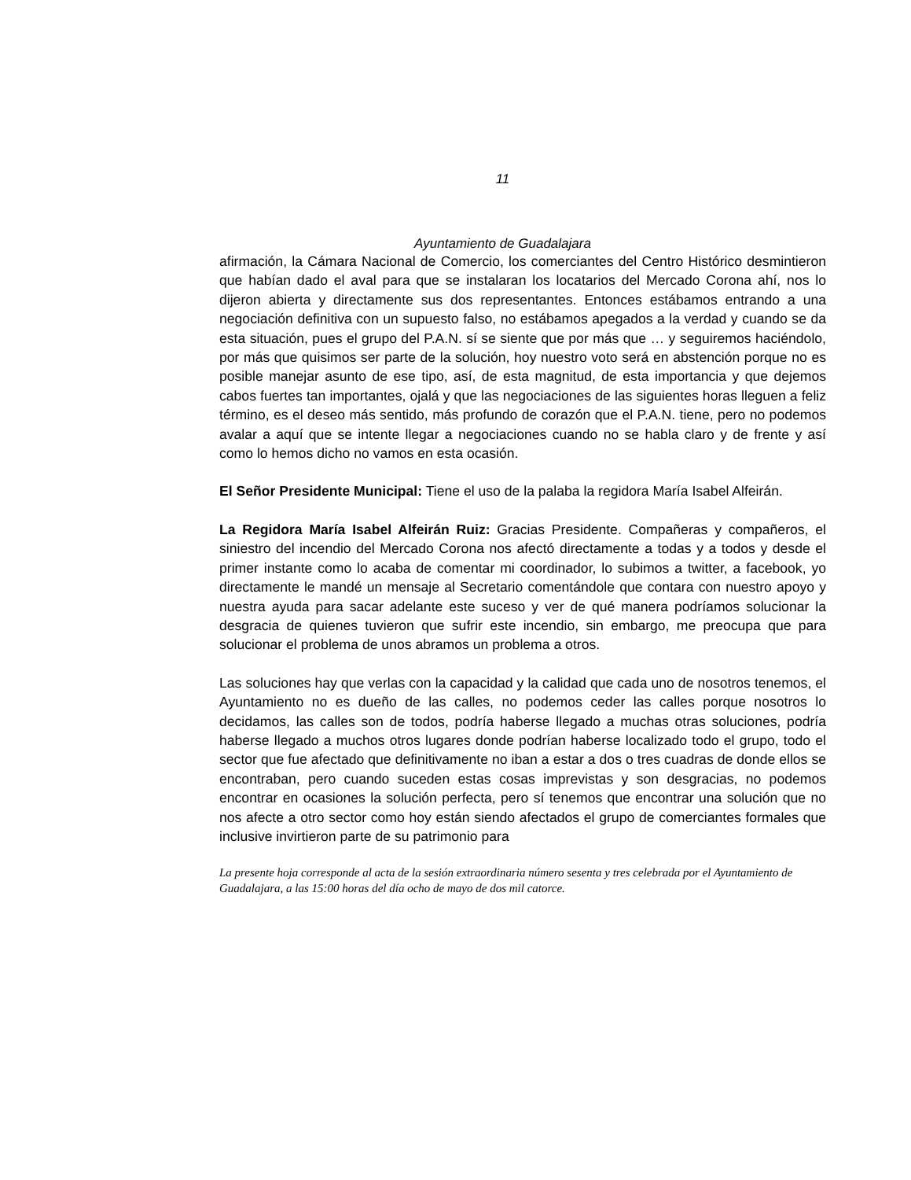11
Ayuntamiento de Guadalajara
afirmación, la Cámara Nacional de Comercio, los comerciantes del Centro Histórico desmintieron que habían dado el aval para que se instalaran los locatarios del Mercado Corona ahí, nos lo dijeron abierta y directamente sus dos representantes. Entonces estábamos entrando a una negociación definitiva con un supuesto falso, no estábamos apegados a la verdad y cuando se da esta situación, pues el grupo del P.A.N. sí se siente que por más que … y seguiremos haciéndolo, por más que quisimos ser parte de la solución, hoy nuestro voto será en abstención porque no es posible manejar asunto de ese tipo, así, de esta magnitud, de esta importancia y que dejemos cabos fuertes tan importantes, ojalá y que las negociaciones de las siguientes horas lleguen a feliz término, es el deseo más sentido, más profundo de corazón que el P.A.N. tiene, pero no podemos avalar a aquí que se intente llegar a negociaciones cuando no se habla claro y de frente y así como lo hemos dicho no vamos en esta ocasión.
El Señor Presidente Municipal: Tiene el uso de la palaba la regidora María Isabel Alfeirán.
La Regidora María Isabel Alfeirán Ruiz: Gracias Presidente. Compañeras y compañeros, el siniestro del incendio del Mercado Corona nos afectó directamente a todas y a todos y desde el primer instante como lo acaba de comentar mi coordinador, lo subimos a twitter, a facebook, yo directamente le mandé un mensaje al Secretario comentándole que contara con nuestro apoyo y nuestra ayuda para sacar adelante este suceso y ver de qué manera podríamos solucionar la desgracia de quienes tuvieron que sufrir este incendio, sin embargo, me preocupa que para solucionar el problema de unos abramos un problema a otros.
Las soluciones hay que verlas con la capacidad y la calidad que cada uno de nosotros tenemos, el Ayuntamiento no es dueño de las calles, no podemos ceder las calles porque nosotros lo decidamos, las calles son de todos, podría haberse llegado a muchas otras soluciones, podría haberse llegado a muchos otros lugares donde podrían haberse localizado todo el grupo, todo el sector que fue afectado que definitivamente no iban a estar a dos o tres cuadras de donde ellos se encontraban, pero cuando suceden estas cosas imprevistas y son desgracias, no podemos encontrar en ocasiones la solución perfecta, pero sí tenemos que encontrar una solución que no nos afecte a otro sector como hoy están siendo afectados el grupo de comerciantes formales que inclusive invirtieron parte de su patrimonio para
La presente hoja corresponde al acta de la sesión extraordinaria número sesenta y tres celebrada por el Ayuntamiento de Guadalajara, a las 15:00 horas del día ocho de mayo de dos mil catorce.